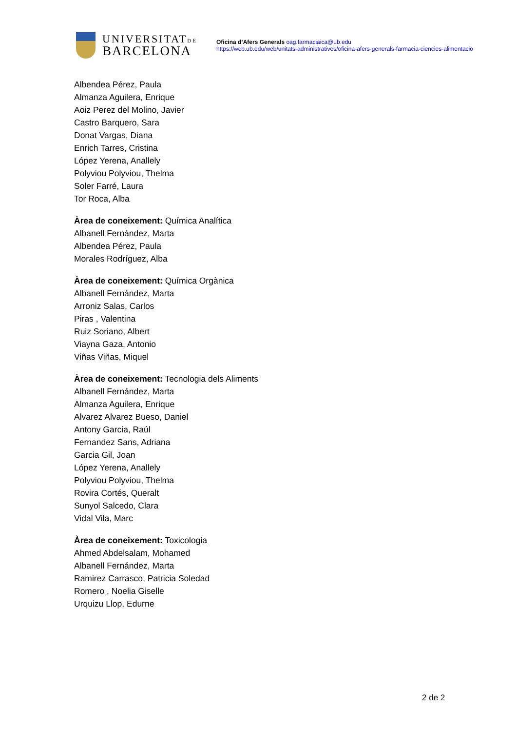UNIVERSITATDE
BARCELONA
Oficina d’Afers Generals oag.farmaciaica@ub.edu
https://web.ub.edu/web/unitats-administratives/oficina-afers-generals-farmacia-ciencies-alimentacio
Albendea Pérez, Paula
Almanza Aguilera, Enrique
Aoiz Perez del Molino, Javier
Castro Barquero, Sara
Donat Vargas, Diana
Enrich Tarres, Cristina
López Yerena, Anallely
Polyviou Polyviou, Thelma
Soler Farré, Laura
Tor Roca, Alba
Àrea de coneixement: Química Analítica
Albanell Fernández, Marta
Albendea Pérez, Paula
Morales Rodríguez, Alba
Àrea de coneixement: Química Orgànica
Albanell Fernández, Marta
Arroniz Salas, Carlos
Piras , Valentina
Ruiz Soriano, Albert
Viayna Gaza, Antonio
Viñas Viñas, Miquel
Àrea de coneixement: Tecnologia dels Aliments
Albanell Fernández, Marta
Almanza Aguilera, Enrique
Alvarez Alvarez Bueso, Daniel
Antony Garcia, Raúl
Fernandez Sans, Adriana
Garcia Gil, Joan
López Yerena, Anallely
Polyviou Polyviou, Thelma
Rovira Cortés, Queralt
Sunyol Salcedo, Clara
Vidal Vila, Marc
Àrea de coneixement: Toxicologia
Ahmed Abdelsalam, Mohamed
Albanell Fernández, Marta
Ramirez Carrasco, Patricia Soledad
Romero , Noelia Giselle
Urquizu Llop, Edurne
2 de 2